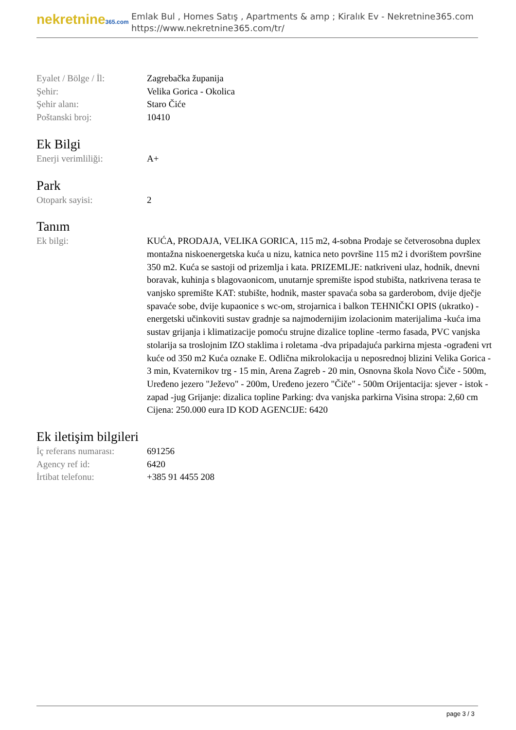nekretnine365.com
Emlak Bul , Homes Satış , Apartments & amp ; Kiralık Ev - Nekretnine365.com
https://www.nekretnine365.com/tr/
| Eyalet / Bölge / İl: | Zagrebačka županija |
| Şehir: | Velika Gorica - Okolica |
| Şehir alanı: | Staro Čiće |
| Poštanski broj: | 10410 |
Ek Bilgi
| Enerji verimliliği: | A+ |
Park
| Otopark sayisi: | 2 |
Tanım
| Ek bilgi: | KUĆA, PRODAJA, VELIKA GORICA, 115 m2, 4-sobna Prodaje se četverosobna duplex montažna niskoenergetska kuća u nizu, katnica neto površine 115 m2 i dvorištem površine 350 m2. Kuća se sastoji od prizemlja i kata. PRIZEMLJE: natkriveni ulaz, hodnik, dnevni boravak, kuhinja s blagovaonicom, unutarnje spremište ispod stubišta, natkrivena terasa te vanjsko spremište KAT: stubište, hodnik, master spavaća soba sa garderobom, dvije dječje spavaće sobe, dvije kupaonice s wc-om, strojarnica i balkon TEHNIČKI OPIS (ukratko) -energetski učinkoviti sustav gradnje sa najmodernijim izolacionim materijalima -kuća ima sustav grijanja i klimatizacije pomoću strujne dizalice topline -termo fasada, PVC vanjska stolarija sa troslojnim IZO staklima i roletama -dva pripadajuća parkirna mjesta -ograđeni vrt kuće od 350 m2 Kuća oznake E. Odlična mikrolokacija u neposrednoj blizini Velika Gorica - 3 min, Kvaternikov trg - 15 min, Arena Zagreb - 20 min, Osnovna škola Novo Čiče - 500m, Uređeno jezero "Ježevo" - 200m, Uređeno jezero "Čiče" - 500m Orijentacija: sjever - istok - zapad -jug Grijanje: dizalica topline Parking: dva vanjska parkirna Visina stropa: 2,60 cm Cijena: 250.000 eura ID KOD AGENCIJE: 6420 |
Ek iletişim bilgileri
| İç referans numarası: | 691256 |
| Agency ref id: | 6420 |
| İrtibat telefonu: | +385 91 4455 208 |
page 3 / 3